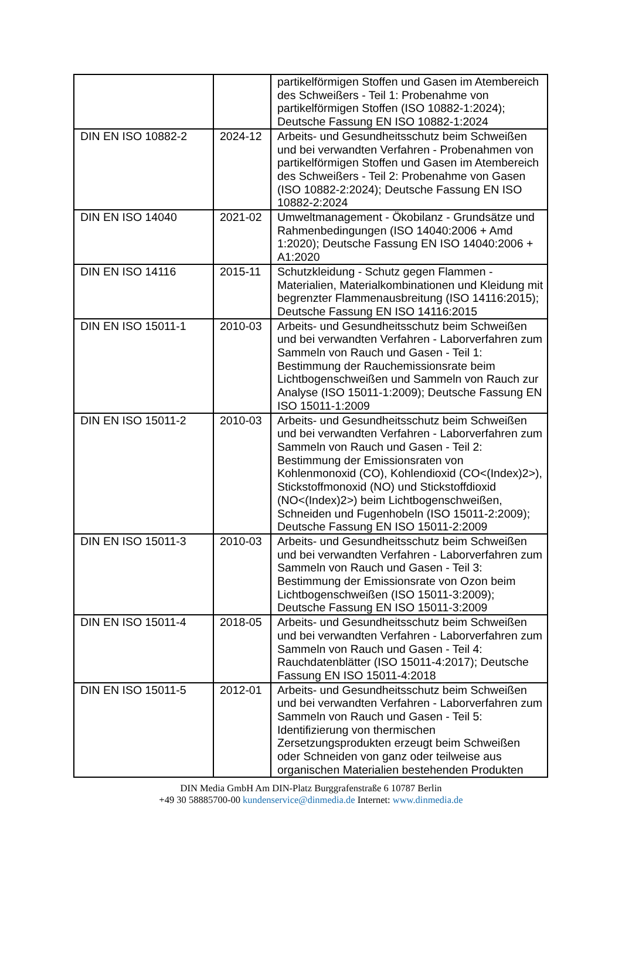| | | partikelförmigen Stoffen und Gasen im Atembereich des Schweißers - Teil 1: Probenahme von partikelförmigen Stoffen (ISO 10882-1:2024); Deutsche Fassung EN ISO 10882-1:2024 |
| DIN EN ISO 10882-2 | 2024-12 | Arbeits- und Gesundheitsschutz beim Schweißen und bei verwandten Verfahren - Probenahmen von partikelförmigen Stoffen und Gasen im Atembereich des Schweißers - Teil 2: Probenahme von Gasen (ISO 10882-2:2024); Deutsche Fassung EN ISO 10882-2:2024 |
| DIN EN ISO 14040 | 2021-02 | Umweltmanagement - Ökobilanz - Grundsätze und Rahmenbedingungen (ISO 14040:2006 + Amd 1:2020); Deutsche Fassung EN ISO 14040:2006 + A1:2020 |
| DIN EN ISO 14116 | 2015-11 | Schutzkleidung - Schutz gegen Flammen - Materialien, Materialkombinationen und Kleidung mit begrenzter Flammenausbreitung (ISO 14116:2015); Deutsche Fassung EN ISO 14116:2015 |
| DIN EN ISO 15011-1 | 2010-03 | Arbeits- und Gesundheitsschutz beim Schweißen und bei verwandten Verfahren - Laborverfahren zum Sammeln von Rauch und Gasen - Teil 1: Bestimmung der Rauchemissionsrate beim Lichtbogenschweißen und Sammeln von Rauch zur Analyse (ISO 15011-1:2009); Deutsche Fassung EN ISO 15011-1:2009 |
| DIN EN ISO 15011-2 | 2010-03 | Arbeits- und Gesundheitsschutz beim Schweißen und bei verwandten Verfahren - Laborverfahren zum Sammeln von Rauch und Gasen - Teil 2: Bestimmung der Emissionsraten von Kohlenmonoxid (CO), Kohlendioxid (CO<(Index)2>), Stickstoffmonoxid (NO) und Stickstoffdioxid (NO<(Index)2>) beim Lichtbogenschweißen, Schneiden und Fugenhobeln (ISO 15011-2:2009); Deutsche Fassung EN ISO 15011-2:2009 |
| DIN EN ISO 15011-3 | 2010-03 | Arbeits- und Gesundheitsschutz beim Schweißen und bei verwandten Verfahren - Laborverfahren zum Sammeln von Rauch und Gasen - Teil 3: Bestimmung der Emissionsrate von Ozon beim Lichtbogenschweißen (ISO 15011-3:2009); Deutsche Fassung EN ISO 15011-3:2009 |
| DIN EN ISO 15011-4 | 2018-05 | Arbeits- und Gesundheitsschutz beim Schweißen und bei verwandten Verfahren - Laborverfahren zum Sammeln von Rauch und Gasen - Teil 4: Rauchdatenblätter (ISO 15011-4:2017); Deutsche Fassung EN ISO 15011-4:2018 |
| DIN EN ISO 15011-5 | 2012-01 | Arbeits- und Gesundheitsschutz beim Schweißen und bei verwandten Verfahren - Laborverfahren zum Sammeln von Rauch und Gasen - Teil 5: Identifizierung von thermischen Zersetzungsprodukten erzeugt beim Schweißen oder Schneiden von ganz oder teilweise aus organischen Materialien bestehenden Produkten |
DIN Media GmbH Am DIN-Platz Burggrafenstraße 6 10787 Berlin
+49 30 58885700-00 kundenservice@dinmedia.de Internet: www.dinmedia.de